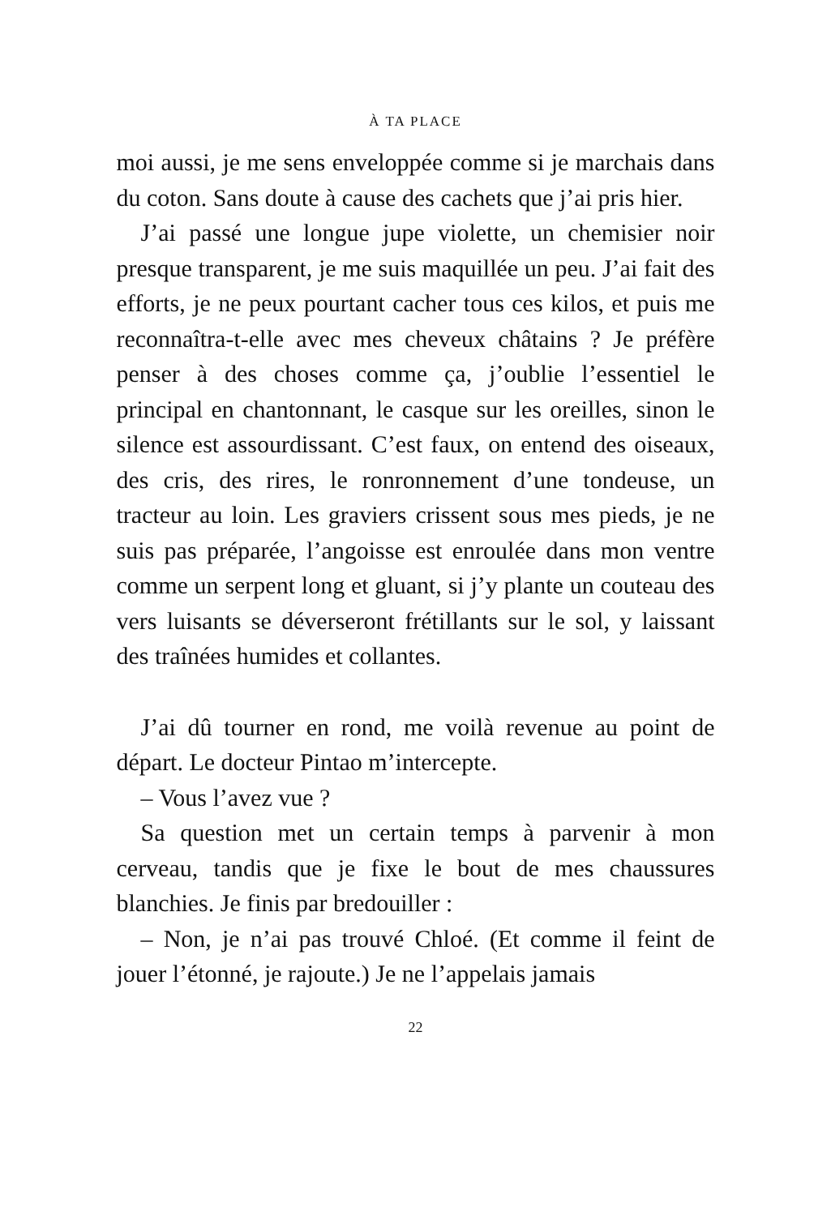À TA PLACE
moi aussi, je me sens enveloppée comme si je marchais dans du coton. Sans doute à cause des cachets que j’ai pris hier.
J’ai passé une longue jupe violette, un chemisier noir presque transparent, je me suis maquillée un peu. J’ai fait des efforts, je ne peux pourtant cacher tous ces kilos, et puis me reconnaîtra-t-elle avec mes cheveux châtains ? Je préfère penser à des choses comme ça, j’oublie l’essentiel le principal en chantonnant, le casque sur les oreilles, sinon le silence est assourdissant. C’est faux, on entend des oiseaux, des cris, des rires, le ronronnement d’une tondeuse, un tracteur au loin. Les graviers crissent sous mes pieds, je ne suis pas préparée, l’angoisse est enroulée dans mon ventre comme un serpent long et gluant, si j’y plante un couteau des vers luisants se déverseront frétillants sur le sol, y laissant des traînées humides et collantes.
J’ai dû tourner en rond, me voilà revenue au point de départ. Le docteur Pintao m’intercepte.
– Vous l’avez vue ?
Sa question met un certain temps à parvenir à mon cerveau, tandis que je fixe le bout de mes chaussures blanchies. Je finis par bredouiller :
– Non, je n’ai pas trouvé Chloé. (Et comme il feint de jouer l’étonné, je rajoute.) Je ne l’appelais jamais
22